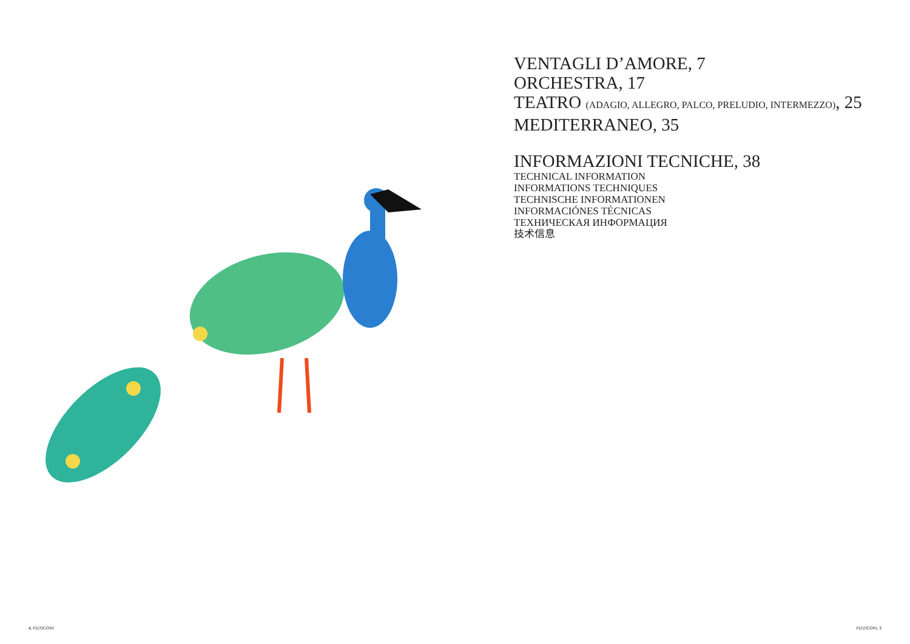4, PIZZIGONI
VENTAGLI D’AMORE, 7
ORCHESTRA, 17
TEATRO (ADAGIO, ALLEGRO, PALCO, PRELUDIO, INTERMEZZO), 25
MEDITERRANEO, 35
INFORMAZIONI TECNICHE, 38
TECHNICAL INFORMATION
INFORMATIONS TECHNIQUES
TECHNISCHE INFORMATIONEN
INFORMACIÓNES TÉCNICAS
ТЕХНИЧЕСКАЯ ИНФОРМАЦИЯ
技术信息
PIZZIGONI, 5